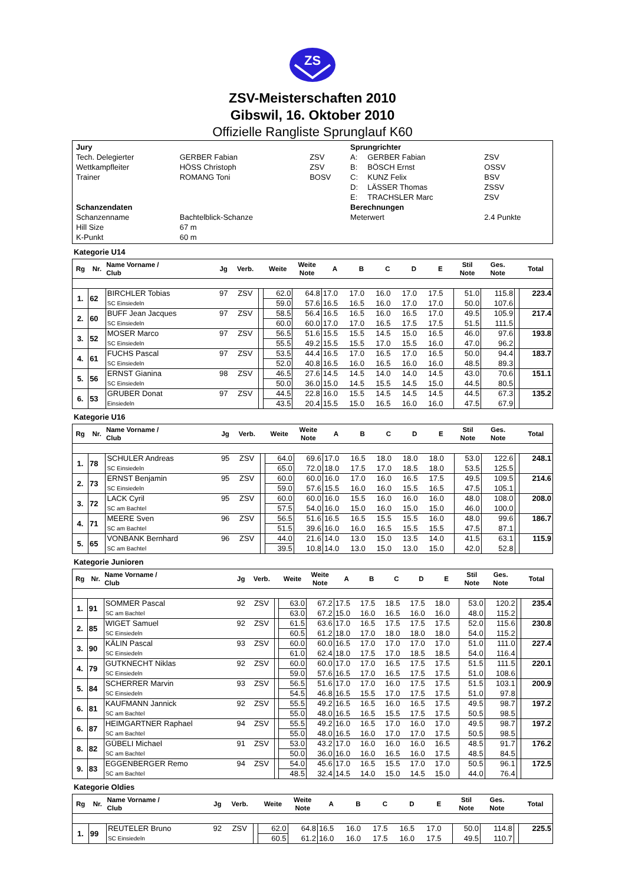ZS
ZSV-Meisterschaften 2010
Gibswil, 16. Oktober 2010
Offizielle Rangliste Sprunglauf K60
| Jury | | | Sprungrichter | | |
| Tech. Delegierter | GERBER Fabian | ZSV | A: | GERBER Fabian | ZSV |
| Wettkampfleiter | HÖSS Christoph | ZSV | B: | BÖSCH Ernst | OSSV |
| Trainer | ROMANG Toni | BOSV | C: | KUNZ Felix | BSV |
| | | | D: | LÄSSER Thomas | ZSSV |
| | | | E: | TRACHSLER Marc | ZSV |
| Schanzendaten | | | Berechnungen | | |
| Schanzenname | Bachtelblick-Schanze | | Meterwert | | 2.4 Punkte |
| Hill Size | 67 m | | | | |
| K-Punkt | 60 m | | | | |
Kategorie U14
| Rg | Nr. | Name Vorname / Club | Jg | Verb. | | Weite | Weite Note | A | B | C | D | E | Stil Note | Ges. Note | | Total |
| --- | --- | --- | --- | --- | --- | --- | --- | --- | --- | --- | --- | --- | --- | --- | --- | --- |
| 1. | 62 | BIRCHLER Tobias | 97 | ZSV | | 62.0 | 64.8 | 17.0 | 17.0 | 16.0 | 17.0 | 17.5 | 51.0 | 115.8 | | 223.4 |
| | | SC Einsiedeln | | | | 59.0 | 57.6 | 16.5 | 16.5 | 16.0 | 17.0 | 17.0 | 50.0 | 107.6 | | |
| 2. | 60 | BUFF Jean Jacques | 97 | ZSV | | 58.5 | 56.4 | 16.5 | 16.5 | 16.0 | 16.5 | 17.0 | 49.5 | 105.9 | | 217.4 |
| | | SC Einsiedeln | | | | 60.0 | 60.0 | 17.0 | 17.0 | 16.5 | 17.5 | 17.5 | 51.5 | 111.5 | | |
| 3. | 52 | MOSER Marco | 97 | ZSV | | 56.5 | 51.6 | 15.5 | 15.5 | 14.5 | 15.0 | 16.5 | 46.0 | 97.6 | | 193.8 |
| | | SC Einsiedeln | | | | 55.5 | 49.2 | 15.5 | 15.5 | 17.0 | 15.5 | 16.0 | 47.0 | 96.2 | | |
| 4. | 61 | FUCHS Pascal | 97 | ZSV | | 53.5 | 44.4 | 16.5 | 17.0 | 16.5 | 17.0 | 16.5 | 50.0 | 94.4 | | 183.7 |
| | | SC Einsiedeln | | | | 52.0 | 40.8 | 16.5 | 16.0 | 16.5 | 16.0 | 16.0 | 48.5 | 89.3 | | |
| 5. | 56 | ERNST Gianina | 98 | ZSV | | 46.5 | 27.6 | 14.5 | 14.5 | 14.0 | 14.0 | 14.5 | 43.0 | 70.6 | | 151.1 |
| | | SC Einsiedeln | | | | 50.0 | 36.0 | 15.0 | 14.5 | 15.5 | 14.5 | 15.0 | 44.5 | 80.5 | | |
| 6. | 53 | GRUBER Donat | 97 | ZSV | | 44.5 | 22.8 | 16.0 | 15.5 | 14.5 | 14.5 | 14.5 | 44.5 | 67.3 | | 135.2 |
| | | Einsiedeln | | | | 43.5 | 20.4 | 15.5 | 15.0 | 16.5 | 16.0 | 16.0 | 47.5 | 67.9 | | |
Kategorie U16
| Rg | Nr. | Name Vorname / Club | Jg | Verb. | | Weite | Weite Note | A | B | C | D | E | Stil Note | Ges. Note | | Total |
| --- | --- | --- | --- | --- | --- | --- | --- | --- | --- | --- | --- | --- | --- | --- | --- | --- |
| 1. | 78 | SCHULER Andreas | 95 | ZSV | | 64.0 | 69.6 | 17.0 | 16.5 | 18.0 | 18.0 | 18.0 | 53.0 | 122.6 | | 248.1 |
| | | SC Einsiedeln | | | | 65.0 | 72.0 | 18.0 | 17.5 | 17.0 | 18.5 | 18.0 | 53.5 | 125.5 | | |
| 2. | 73 | ERNST Benjamin | 95 | ZSV | | 60.0 | 60.0 | 16.0 | 17.0 | 16.0 | 16.5 | 17.5 | 49.5 | 109.5 | | 214.6 |
| | | SC Einsiedeln | | | | 59.0 | 57.6 | 15.5 | 16.0 | 16.0 | 15.5 | 16.5 | 47.5 | 105.1 | | |
| 3. | 72 | LACK Cyril | 95 | ZSV | | 60.0 | 60.0 | 16.0 | 15.5 | 16.0 | 16.0 | 16.0 | 48.0 | 108.0 | | 208.0 |
| | | SC am Bachtel | | | | 57.5 | 54.0 | 16.0 | 15.0 | 16.0 | 15.0 | 15.0 | 46.0 | 100.0 | | |
| 4. | 71 | MEERE Sven | 96 | ZSV | | 56.5 | 51.6 | 16.5 | 16.5 | 15.5 | 15.5 | 16.0 | 48.0 | 99.6 | | 186.7 |
| | | SC am Bachtel | | | | 51.5 | 39.6 | 16.0 | 16.0 | 16.5 | 15.5 | 15.5 | 47.5 | 87.1 | | |
| 5. | 65 | VONBANK Bernhard | 96 | ZSV | | 44.0 | 21.6 | 14.0 | 13.0 | 15.0 | 13.5 | 14.0 | 41.5 | 63.1 | | 115.9 |
| | | SC am Bachtel | | | | 39.5 | 10.8 | 14.0 | 13.0 | 15.0 | 13.0 | 15.0 | 42.0 | 52.8 | | |
Kategorie Junioren
| Rg | Nr. | Name Vorname / Club | Jg | Verb. | | Weite | Weite Note | A | B | C | D | E | Stil Note | Ges. Note | | Total |
| --- | --- | --- | --- | --- | --- | --- | --- | --- | --- | --- | --- | --- | --- | --- | --- | --- |
| 1. | 91 | SOMMER Pascal | 92 | ZSV | | 63.0 | 67.2 | 17.5 | 17.5 | 18.5 | 17.5 | 18.0 | 53.0 | 120.2 | | 235.4 |
| | | SC am Bachtel | | | | 63.0 | 67.2 | 15.0 | 16.0 | 16.5 | 16.0 | 16.0 | 48.0 | 115.2 | | |
| 2. | 85 | WIGET Samuel | 92 | ZSV | | 61.5 | 63.6 | 17.0 | 16.5 | 17.5 | 17.5 | 17.5 | 52.0 | 115.6 | | 230.8 |
| | | SC Einsiedeln | | | | 60.5 | 61.2 | 18.0 | 17.0 | 18.0 | 18.0 | 18.0 | 54.0 | 115.2 | | |
| 3. | 90 | KÄLIN Pascal | 93 | ZSV | | 60.0 | 60.0 | 16.5 | 17.0 | 17.0 | 17.0 | 17.0 | 51.0 | 111.0 | | 227.4 |
| | | SC Einsiedeln | | | | 61.0 | 62.4 | 18.0 | 17.5 | 17.0 | 18.5 | 18.5 | 54.0 | 116.4 | | |
| 4. | 79 | GUTKNECHT Niklas | 92 | ZSV | | 60.0 | 60.0 | 17.0 | 17.0 | 16.5 | 17.5 | 17.5 | 51.5 | 111.5 | | 220.1 |
| | | SC Einsiedeln | | | | 59.0 | 57.6 | 16.5 | 17.0 | 16.5 | 17.5 | 17.5 | 51.0 | 108.6 | | |
| 5. | 84 | SCHERRER Marvin | 93 | ZSV | | 56.5 | 51.6 | 17.0 | 17.0 | 16.0 | 17.5 | 17.5 | 51.5 | 103.1 | | 200.9 |
| | | SC Einsiedeln | | | | 54.5 | 46.8 | 16.5 | 15.5 | 17.0 | 17.5 | 17.5 | 51.0 | 97.8 | | |
| 6. | 81 | KAUFMANN Jannick | 92 | ZSV | | 55.5 | 49.2 | 16.5 | 16.5 | 16.0 | 16.5 | 17.5 | 49.5 | 98.7 | | 197.2 |
| | | SC am Bachtel | | | | 55.0 | 48.0 | 16.5 | 16.5 | 15.5 | 17.5 | 17.5 | 50.5 | 98.5 | | |
| 6. | 87 | HEIMGARTNER Raphael | 94 | ZSV | | 55.5 | 49.2 | 16.0 | 16.5 | 17.0 | 16.0 | 17.0 | 49.5 | 98.7 | | 197.2 |
| | | SC am Bachtel | | | | 55.0 | 48.0 | 16.5 | 16.0 | 17.0 | 17.0 | 17.5 | 50.5 | 98.5 | | |
| 8. | 82 | GÜBELI Michael | 91 | ZSV | | 53.0 | 43.2 | 17.0 | 16.0 | 16.0 | 16.0 | 16.5 | 48.5 | 91.7 | | 176.2 |
| | | SC am Bachtel | | | | 50.0 | 36.0 | 16.0 | 16.0 | 16.5 | 16.0 | 17.5 | 48.5 | 84.5 | | |
| 9. | 83 | EGGENBERGER Remo | 94 | ZSV | | 54.0 | 45.6 | 17.0 | 16.5 | 15.5 | 17.0 | 17.0 | 50.5 | 96.1 | | 172.5 |
| | | SC am Bachtel | | | | 48.5 | 32.4 | 14.5 | 14.0 | 15.0 | 14.5 | 15.0 | 44.0 | 76.4 | | |
Kategorie Oldies
| Rg | Nr. | Name Vorname / Club | Jg | Verb. | | Weite | Weite Note | A | B | C | D | E | Stil Note | Ges. Note | | Total |
| --- | --- | --- | --- | --- | --- | --- | --- | --- | --- | --- | --- | --- | --- | --- | --- | --- |
| 1. | 99 | REUTELER Bruno | 92 | ZSV | | 62.0 | 64.8 | 16.5 | 16.0 | 17.5 | 16.5 | 17.0 | 50.0 | 114.8 | | 225.5 |
| | | SC Einsiedeln | | | | 60.5 | 61.2 | 16.0 | 16.0 | 17.5 | 16.0 | 17.5 | 49.5 | 110.7 | | |